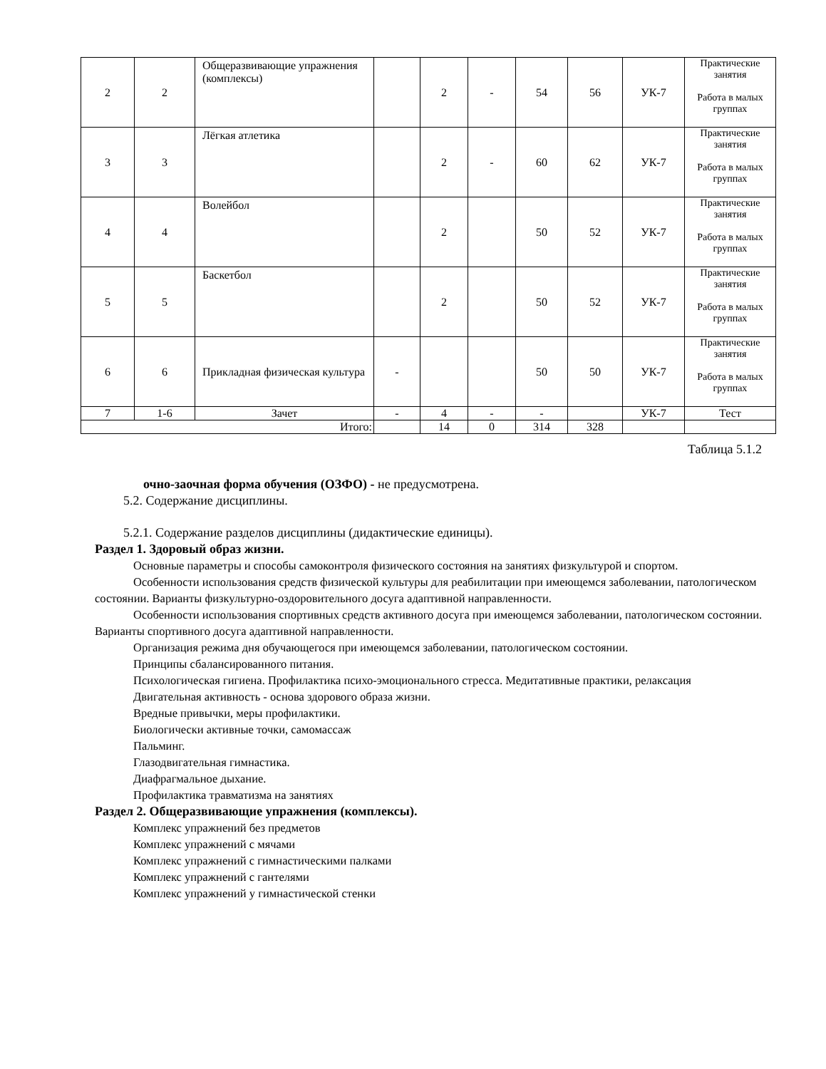| 2 | 2 | Общеразвивающие упражнения (комплексы) | | 2 | - | 54 | 56 | УК-7 | Практические занятия Работа в малых группах |
| 3 | 3 | Лёгкая атлетика | | 2 | - | 60 | 62 | УК-7 | Практические занятия Работа в малых группах |
| 4 | 4 | Волейбол | | 2 | | 50 | 52 | УК-7 | Практические занятия Работа в малых группах |
| 5 | 5 | Баскетбол | | 2 | | 50 | 52 | УК-7 | Практические занятия Работа в малых группах |
| 6 | 6 | Прикладная физическая культура | - | | | 50 | 50 | УК-7 | Практические занятия Работа в малых группах |
| 7 | 1-6 | Зачет | - | 4 | - | - | | УК-7 | Тест |
| Итого: | | | | 14 | 0 | 314 | 328 | | |
Таблица 5.1.2
очно-заочная форма обучения (ОЗФО) - не предусмотрена.
5.2. Содержание дисциплины.
5.2.1. Содержание разделов дисциплины (дидактические единицы).
Раздел 1. Здоровый образ жизни.
Основные параметры и способы самоконтроля физического состояния на занятиях физкультурой и спортом.
Особенности использования средств физической культуры для реабилитации при имеющемся заболевании, патологическом состоянии. Варианты физкультурно-оздоровительного досуга адаптивной направленности.
Особенности использования спортивных средств активного досуга при имеющемся заболевании, патологическом состоянии. Варианты спортивного досуга адаптивной направленности.
Организация режима дня обучающегося при имеющемся заболевании, патологическом состоянии.
Принципы сбалансированного питания.
Психологическая гигиена. Профилактика психо-эмоционального стресса. Медитативные практики, релаксация
Двигательная активность - основа здорового образа жизни.
Вредные привычки, меры профилактики.
Биологически активные точки, самомассаж
Пальминг.
Глазодвигательная гимнастика.
Диафрагмальное дыхание.
Профилактика травматизма на занятиях
Раздел 2. Общеразвивающие упражнения (комплексы).
Комплекс упражнений без предметов
Комплекс упражнений с мячами
Комплекс упражнений с гимнастическими палками
Комплекс упражнений с гантелями
Комплекс упражнений у гимнастической стенки